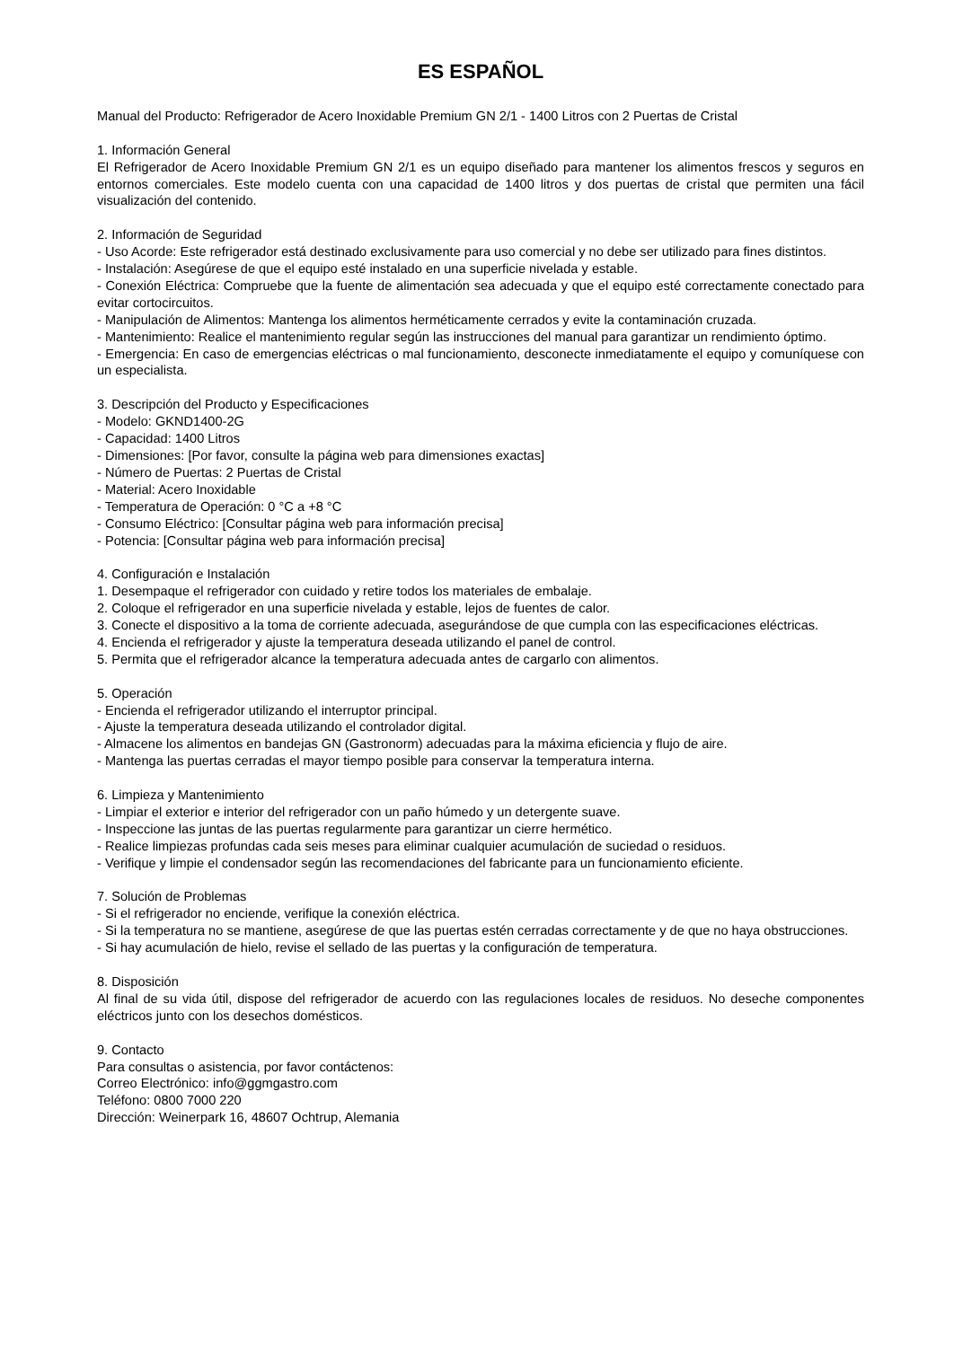ES ESPAÑOL
Manual del Producto: Refrigerador de Acero Inoxidable Premium GN 2/1 - 1400 Litros con 2 Puertas de Cristal
1. Información General
El Refrigerador de Acero Inoxidable Premium GN 2/1 es un equipo diseñado para mantener los alimentos frescos y seguros en entornos comerciales. Este modelo cuenta con una capacidad de 1400 litros y dos puertas de cristal que permiten una fácil visualización del contenido.
2. Información de Seguridad
- Uso Acorde: Este refrigerador está destinado exclusivamente para uso comercial y no debe ser utilizado para fines distintos.
- Instalación: Asegúrese de que el equipo esté instalado en una superficie nivelada y estable.
- Conexión Eléctrica: Compruebe que la fuente de alimentación sea adecuada y que el equipo esté correctamente conectado para evitar cortocircuitos.
- Manipulación de Alimentos: Mantenga los alimentos herméticamente cerrados y evite la contaminación cruzada.
- Mantenimiento: Realice el mantenimiento regular según las instrucciones del manual para garantizar un rendimiento óptimo.
- Emergencia: En caso de emergencias eléctricas o mal funcionamiento, desconecte inmediatamente el equipo y comuníquese con un especialista.
3. Descripción del Producto y Especificaciones
- Modelo: GKND1400-2G
- Capacidad: 1400 Litros
- Dimensiones: [Por favor, consulte la página web para dimensiones exactas]
- Número de Puertas: 2 Puertas de Cristal
- Material: Acero Inoxidable
- Temperatura de Operación: 0 °C a +8 °C
- Consumo Eléctrico: [Consultar página web para información precisa]
- Potencia: [Consultar página web para información precisa]
4. Configuración e Instalación
1. Desempaque el refrigerador con cuidado y retire todos los materiales de embalaje.
2. Coloque el refrigerador en una superficie nivelada y estable, lejos de fuentes de calor.
3. Conecte el dispositivo a la toma de corriente adecuada, asegurándose de que cumpla con las especificaciones eléctricas.
4. Encienda el refrigerador y ajuste la temperatura deseada utilizando el panel de control.
5. Permita que el refrigerador alcance la temperatura adecuada antes de cargarlo con alimentos.
5. Operación
- Encienda el refrigerador utilizando el interruptor principal.
- Ajuste la temperatura deseada utilizando el controlador digital.
- Almacene los alimentos en bandejas GN (Gastronorm) adecuadas para la máxima eficiencia y flujo de aire.
- Mantenga las puertas cerradas el mayor tiempo posible para conservar la temperatura interna.
6. Limpieza y Mantenimiento
- Limpiar el exterior e interior del refrigerador con un paño húmedo y un detergente suave.
- Inspeccione las juntas de las puertas regularmente para garantizar un cierre hermético.
- Realice limpiezas profundas cada seis meses para eliminar cualquier acumulación de suciedad o residuos.
- Verifique y limpie el condensador según las recomendaciones del fabricante para un funcionamiento eficiente.
7. Solución de Problemas
- Si el refrigerador no enciende, verifique la conexión eléctrica.
- Si la temperatura no se mantiene, asegúrese de que las puertas estén cerradas correctamente y de que no haya obstrucciones.
- Si hay acumulación de hielo, revise el sellado de las puertas y la configuración de temperatura.
8. Disposición
Al final de su vida útil, dispose del refrigerador de acuerdo con las regulaciones locales de residuos. No deseche componentes eléctricos junto con los desechos domésticos.
9. Contacto
Para consultas o asistencia, por favor contáctenos:
Correo Electrónico: info@ggmgastro.com
Teléfono: 0800 7000 220
Dirección: Weinerpark 16, 48607 Ochtrup, Alemania